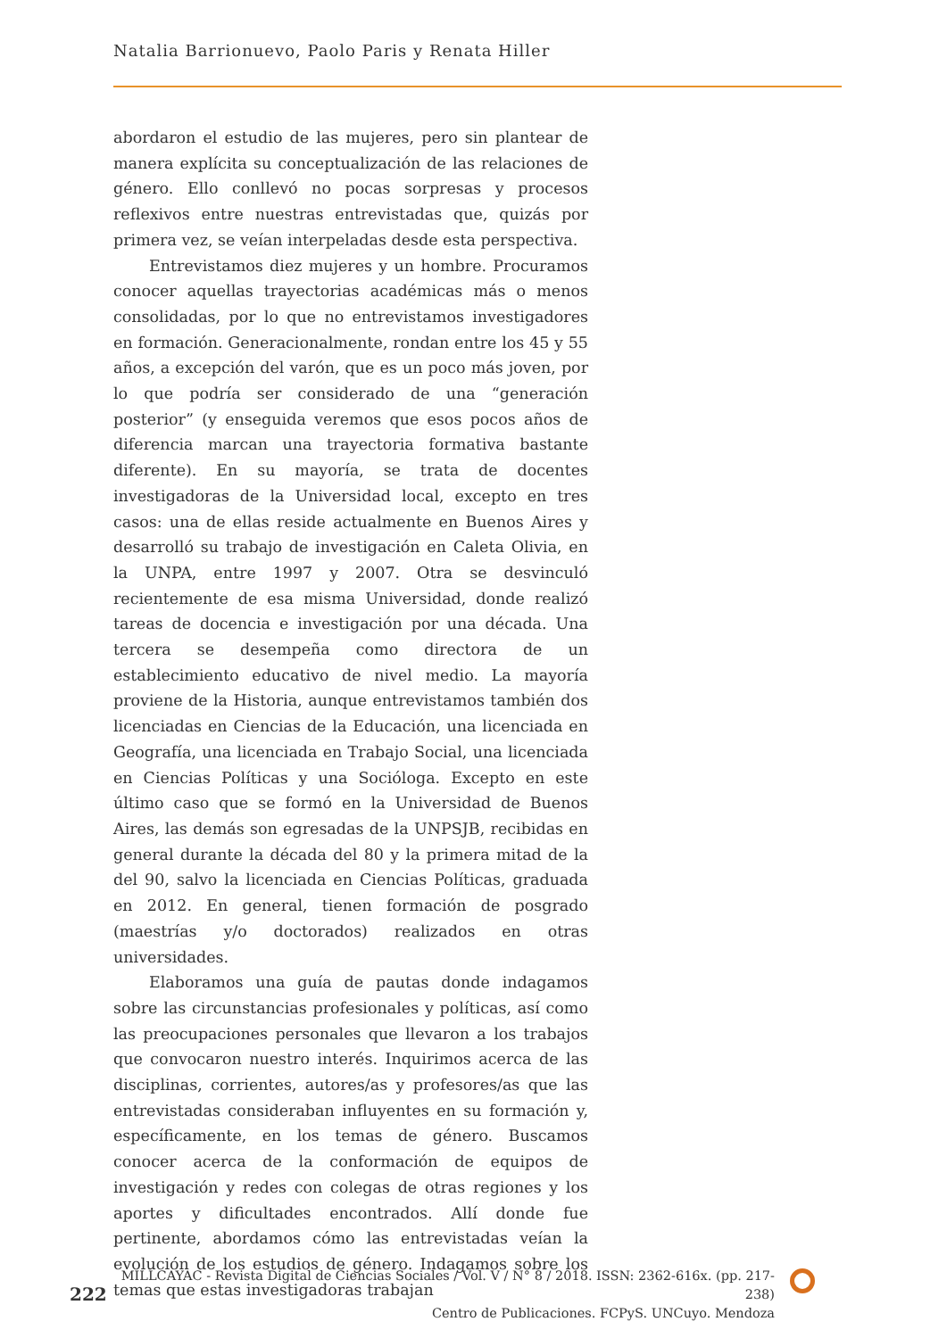Natalia Barrionuevo, Paolo Paris y Renata Hiller
abordaron el estudio de las mujeres, pero sin plantear de manera explícita su conceptualización de las relaciones de género. Ello conllevó no pocas sorpresas y procesos reflexivos entre nuestras entrevistadas que, quizás por primera vez, se veían interpeladas desde esta perspectiva.
Entrevistamos diez mujeres y un hombre. Procuramos conocer aquellas trayectorias académicas más o menos consolidadas, por lo que no entrevistamos investigadores en formación. Generacionalmente, rondan entre los 45 y 55 años, a excepción del varón, que es un poco más joven, por lo que podría ser considerado de una “generación posterior” (y enseguida veremos que esos pocos años de diferencia marcan una trayectoria formativa bastante diferente). En su mayoría, se trata de docentes investigadoras de la Universidad local, excepto en tres casos: una de ellas reside actualmente en Buenos Aires y desarrolló su trabajo de investigación en Caleta Olivia, en la UNPA, entre 1997 y 2007. Otra se desvinculó recientemente de esa misma Universidad, donde realizó tareas de docencia e investigación por una década. Una tercera se desempeña como directora de un establecimiento educativo de nivel medio. La mayoría proviene de la Historia, aunque entrevistamos también dos licenciadas en Ciencias de la Educación, una licenciada en Geografía, una licenciada en Trabajo Social, una licenciada en Ciencias Políticas y una Socióloga. Excepto en este último caso que se formó en la Universidad de Buenos Aires, las demás son egresadas de la UNPSJB, recibidas en general durante la década del 80 y la primera mitad de la del 90, salvo la licenciada en Ciencias Políticas, graduada en 2012. En general, tienen formación de posgrado (maestrías y/o doctorados) realizados en otras universidades.
Elaboramos una guía de pautas donde indagamos sobre las circunstancias profesionales y políticas, así como las preocupaciones personales que llevaron a los trabajos que convocaron nuestro interés. Inquirimos acerca de las disciplinas, corrientes, autores/as y profesores/as que las entrevistadas consideraban influyentes en su formación y, específicamente, en los temas de género. Buscamos conocer acerca de la conformación de equipos de investigación y redes con colegas de otras regiones y los aportes y dificultades encontrados. Allí donde fue pertinente, abordamos cómo las entrevistadas veían la evolución de los estudios de género. Indagamos sobre los temas que estas investigadoras trabajan
222
MILLCAYAC - Revista Digital de Ciencias Sociales / Vol. V / N° 8 / 2018. ISSN: 2362-616x. (pp. 217-238)
Centro de Publicaciones. FCPyS. UNCuyo. Mendoza